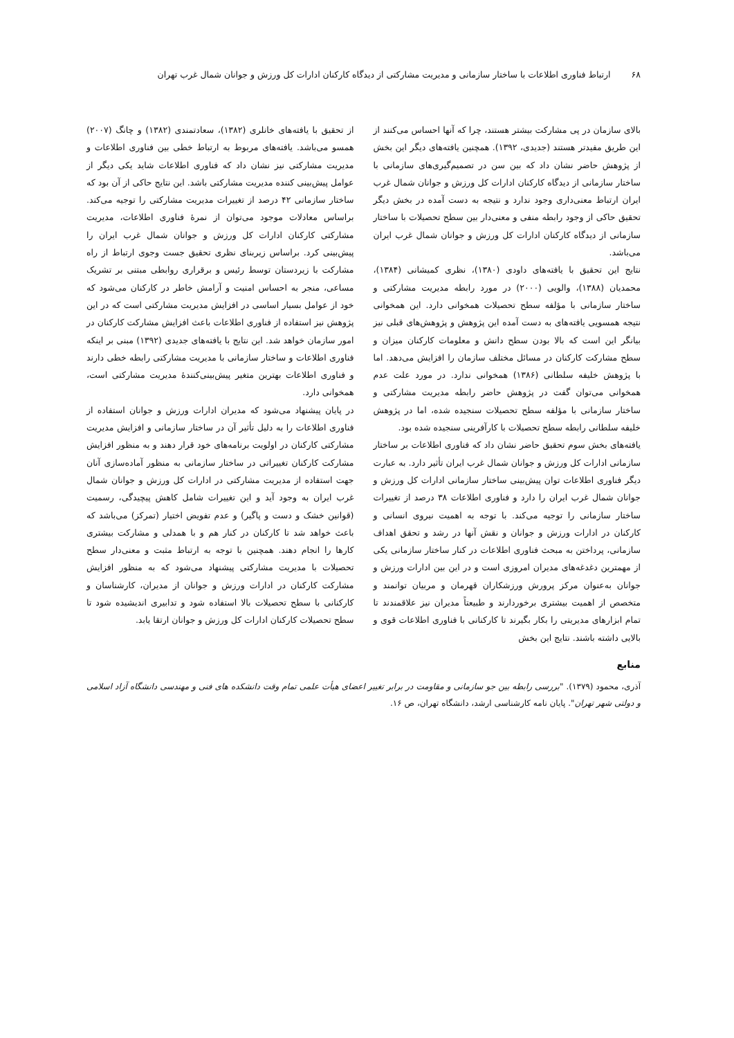۶۸ ارتباط فناوری اطلاعات با ساختار سازمانی و مدیریت مشارکتی از دیدگاه کارکنان ادارات کل ورزش و جوانان شمال غرب تهران
بالای سازمان در پی مشارکت بیشتر هستند، چرا که آنها احساس می‌کنند از این طریق مفیدتر هستند (جدیدی، ۱۳۹۲). همچنین یافته‌های دیگر این بخش از پژوهش حاضر نشان داد که بین سن در تصمیم‌گیری‌های سازمانی با ساختار سازمانی از دیدگاه کارکنان ادارات کل ورزش و جوانان شمال غرب ایران ارتباط معنی‌داری وجود ندارد و نتیجه به دست آمده در بخش دیگر تحقیق حاکی از وجود رابطه منفی و معنی‌دار بین سطح تحصیلات با ساختار سازمانی از دیدگاه کارکنان ادارات کل ورزش و جوانان شمال غرب ایران می‌باشد.
نتایج این تحقیق با یافته‌های داودی (۱۳۸۰)، نظری کمیشانی (۱۳۸۴)، محمدیان (۱۳۸۸)، والویی (۲۰۰۰) در مورد رابطه مدیریت مشارکتی و ساختار سازمانی با مؤلفه سطح تحصیلات همخوانی دارد. این همخوانی نتیجه همسویی یافته‌های به دست آمده این پژوهش و پژوهش‌های قبلی نیز بیانگر این است که بالا بودن سطح دانش و معلومات کارکنان میزان و سطح مشارکت کارکنان در مسائل مختلف سازمان را افزایش می‌دهد. اما با پژوهش خلیفه سلطانی (۱۳۸۶) همخوانی ندارد. در مورد علت عدم همخوانی می‌توان گفت در پژوهش حاضر رابطه مدیریت مشارکتی و ساختار سازمانی با مؤلفه سطح تحصیلات سنجیده شده، اما در پژوهش خلیفه سلطانی رابطه سطح تحصیلات با کارآفرینی سنجیده شده بود.
یافته‌های بخش سوم تحقیق حاضر نشان داد که فناوری اطلاعات بر ساختار سازمانی ادارات کل ورزش و جوانان شمال غرب ایران تأثیر دارد. به عبارت دیگر فناوری اطلاعات توان پیش‌بینی ساختار سازمانی ادارات کل ورزش و جوانان شمال غرب ایران را دارد و فناوری اطلاعات ۳۸ درصد از تغییرات ساختار سازمانی را توجیه می‌کند. با توجه به اهمیت نیروی انسانی و کارکنان در ادارات ورزش و جوانان و نقش آنها در رشد و تحقق اهداف سازمانی، پرداختن به مبحث فناوری اطلاعات در کنار ساختار سازمانی یکی از مهمترین دغدغه‌های مدیران امروزی است و در این بین ادارات ورزش و جوانان به‌عنوان مرکز پرورش ورزشکاران قهرمان و مربیان توانمند و متخصص از اهمیت بیشتری برخوردارند و طبیعتاً مدیران نیز علاقمندند تا تمام ابزارهای مدیریتی را بکار بگیرند تا کارکنانی با فناوری اطلاعات قوی و بالایی داشته باشند. نتایج این بخش
از تحقیق با یافته‌های خانلری (۱۳۸۲)، سعادتمندی (۱۳۸۲) و چانگ (۲۰۰۷) همسو می‌باشد. یافته‌های مربوط به ارتباط خطی بین فناوری اطلاعات و مدیریت مشارکتی نیز نشان داد که فناوری اطلاعات شاید یکی دیگر از عوامل پیش‌بینی کننده مدیریت مشارکتی باشد. این نتایج حاکی از آن بود که ساختار سازمانی ۴۲ درصد از تغییرات مدیریت مشارکتی را توجیه می‌کند. براساس معادلات موجود می‌توان از نمرۀ فناوری اطلاعات، مدیریت مشارکتی کارکنان ادارات کل ورزش و جوانان شمال غرب ایران را پیش‌بینی کرد. براساس زیربنای نظری تحقیق جست وجوی ارتباط از راه مشارکت با زیردستان توسط رئیس و برقراری روابطی مبتنی بر تشریک مساعی، منجر به احساس امنیت و آرامش خاطر در کارکنان می‌شود که خود از عوامل بسیار اساسی در افزایش مدیریت مشارکتی است که در این پژوهش نیز استفاده از فناوری اطلاعات باعث افزایش مشارکت کارکنان در امور سازمان خواهد شد. این نتایج با یافته‌های جدیدی (۱۳۹۲) مبنی بر اینکه فناوری اطلاعات و ساختار سازمانی با مدیریت مشارکتی رابطه خطی دارند و فناوری اطلاعات بهترین متغیر پیش‌بینی‌کنندۀ مدیریت مشارکتی است، همخوانی دارد.
در پایان پیشنهاد می‌شود که مدیران ادارات ورزش و جوانان استفاده از فناوری اطلاعات را به دلیل تأثیر آن در ساختار سازمانی و افزایش مدیریت مشارکتی کارکنان در اولویت برنامه‌های خود قرار دهند و به منظور افزایش مشارکت کارکنان تغییراتی در ساختار سازمانی به منظور آماده‌سازی آنان جهت استفاده از مدیریت مشارکتی در ادارات کل ورزش و جوانان شمال غرب ایران به وجود آید و این تغییرات شامل کاهش پیچیدگی، رسمیت (قوانین خشک و دست و پاگیر) و عدم تفویض اختیار (تمرکز) می‌باشد که باعث خواهد شد تا کارکنان در کنار هم و با همدلی و مشارکت بیشتری کارها را انجام دهند. همچنین با توجه به ارتباط مثبت و معنی‌دار سطح تحصیلات با مدیریت مشارکتی پیشنهاد می‌شود که به منظور افزایش مشارکت کارکنان در ادارات ورزش و جوانان از مدیران، کارشناسان و کارکنانی با سطح تحصیلات بالا استفاده شود و تدابیری اندیشیده شود تا سطح تحصیلات کارکنان ادارات کل ورزش و جوانان ارتقا یابد.
منابع
آذری، محمود (۱۳۷۹). "بررسی رابطه بین جو سازمانی و مقاومت در برابر تغییر اعضای هیأت علمی تمام وقت دانشکده های فنی و مهندسی دانشگاه آزاد اسلامی و دولتی شهر تهران". پایان نامه کارشناسی ارشد، دانشگاه تهران، ص ۱۶.